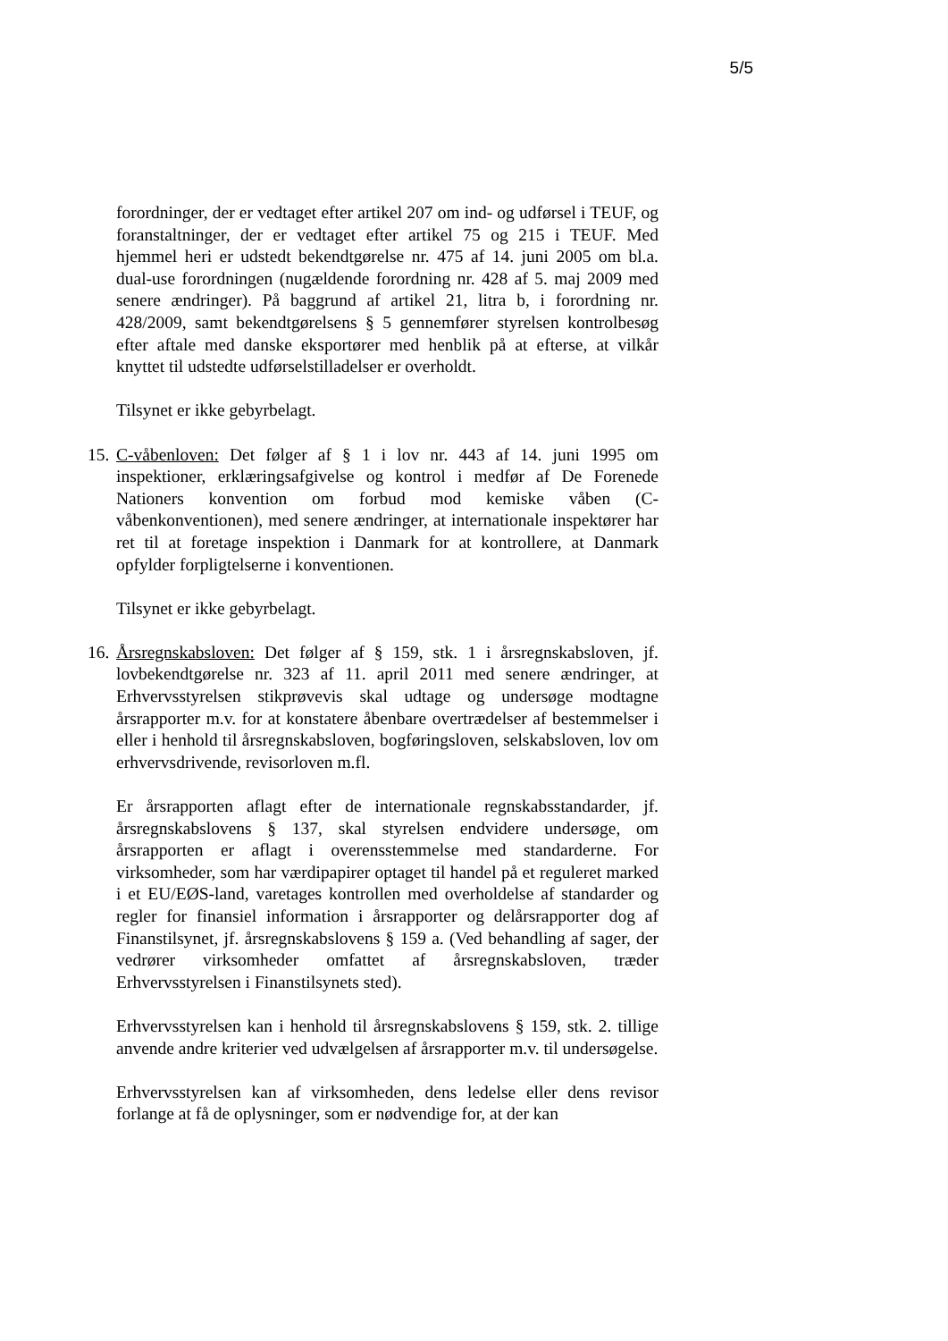5/5
forordninger, der er vedtaget efter artikel 207 om ind- og udførsel i TEUF, og foranstaltninger, der er vedtaget efter artikel 75 og 215 i TEUF. Med hjemmel heri er udstedt bekendtgørelse nr. 475 af 14. juni 2005 om bl.a. dual-use forordningen (nugældende forordning nr. 428 af 5. maj 2009 med senere ændringer). På baggrund af artikel 21, litra b, i forordning nr. 428/2009, samt bekendtgørelsens § 5 gennemfører styrelsen kontrolbesøg efter aftale med danske eksportører med henblik på at efterse, at vilkår knyttet til udstedte udførselstilladelser er overholdt.
Tilsynet er ikke gebyrbelagt.
15.
C-våbenloven: Det følger af § 1 i lov nr. 443 af 14. juni 1995 om inspektioner, erklæringsafgivelse og kontrol i medfør af De Forenede Nationers konvention om forbud mod kemiske våben (C-våbenkonventionen), med senere ændringer, at internationale inspektører har ret til at foretage inspektion i Danmark for at kontrollere, at Danmark opfylder forpligtelserne i konventionen.
Tilsynet er ikke gebyrbelagt.
16.
Årsregnskabsloven: Det følger af § 159, stk. 1 i årsregnskabsloven, jf. lovbekendtgørelse nr. 323 af 11. april 2011 med senere ændringer, at Erhvervsstyrelsen stikprøvevis skal udtage og undersøge modtagne årsrapporter m.v. for at konstatere åbenbare overtrædelser af bestemmelser i eller i henhold til årsregnskabsloven, bogføringsloven, selskabsloven, lov om erhvervsdrivende, revisorloven m.fl.
Er årsrapporten aflagt efter de internationale regnskabsstandarder, jf. årsregnskabslovens § 137, skal styrelsen endvidere undersøge, om årsrapporten er aflagt i overensstemmelse med standarderne. For virksomheder, som har værdipapirer optaget til handel på et reguleret marked i et EU/EØS-land, varetages kontrollen med overholdelse af standarder og regler for finansiel information i årsrapporter og delårsrapporter dog af Finanstilsynet, jf. årsregnskabslovens § 159 a. (Ved behandling af sager, der vedrører virksomheder omfattet af årsregnskabsloven, træder Erhvervsstyrelsen i Finanstilsynets sted).
Erhvervsstyrelsen kan i henhold til årsregnskabslovens § 159, stk. 2. tillige anvende andre kriterier ved udvælgelsen af årsrapporter m.v. til undersøgelse.
Erhvervsstyrelsen kan af virksomheden, dens ledelse eller dens revisor forlange at få de oplysninger, som er nødvendige for, at der kan